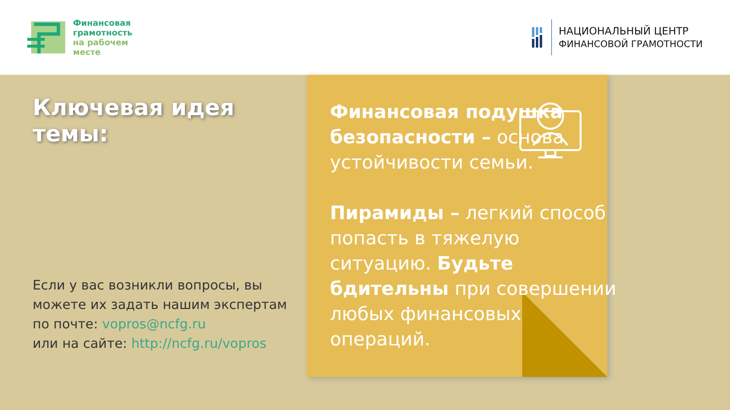Финансовая
грамотность
на рабочем
месте
НАЦИОНАЛЬНЫЙ ЦЕНТР
ФИНАНСОВОЙ ГРАМОТНОСТИ
Ключевая идея темы:
Если у вас возникли вопросы, вы можете их задать нашим экспертам по почте: vopros@ncfg.ru
или на сайте: http://ncfg.ru/vopros
Финансовая подушка безопасности – основа устойчивости семьи.
Пирамиды – легкий способ попасть в тяжелую ситуацию. Будьте бдительны при совершении любых финансовых операций.